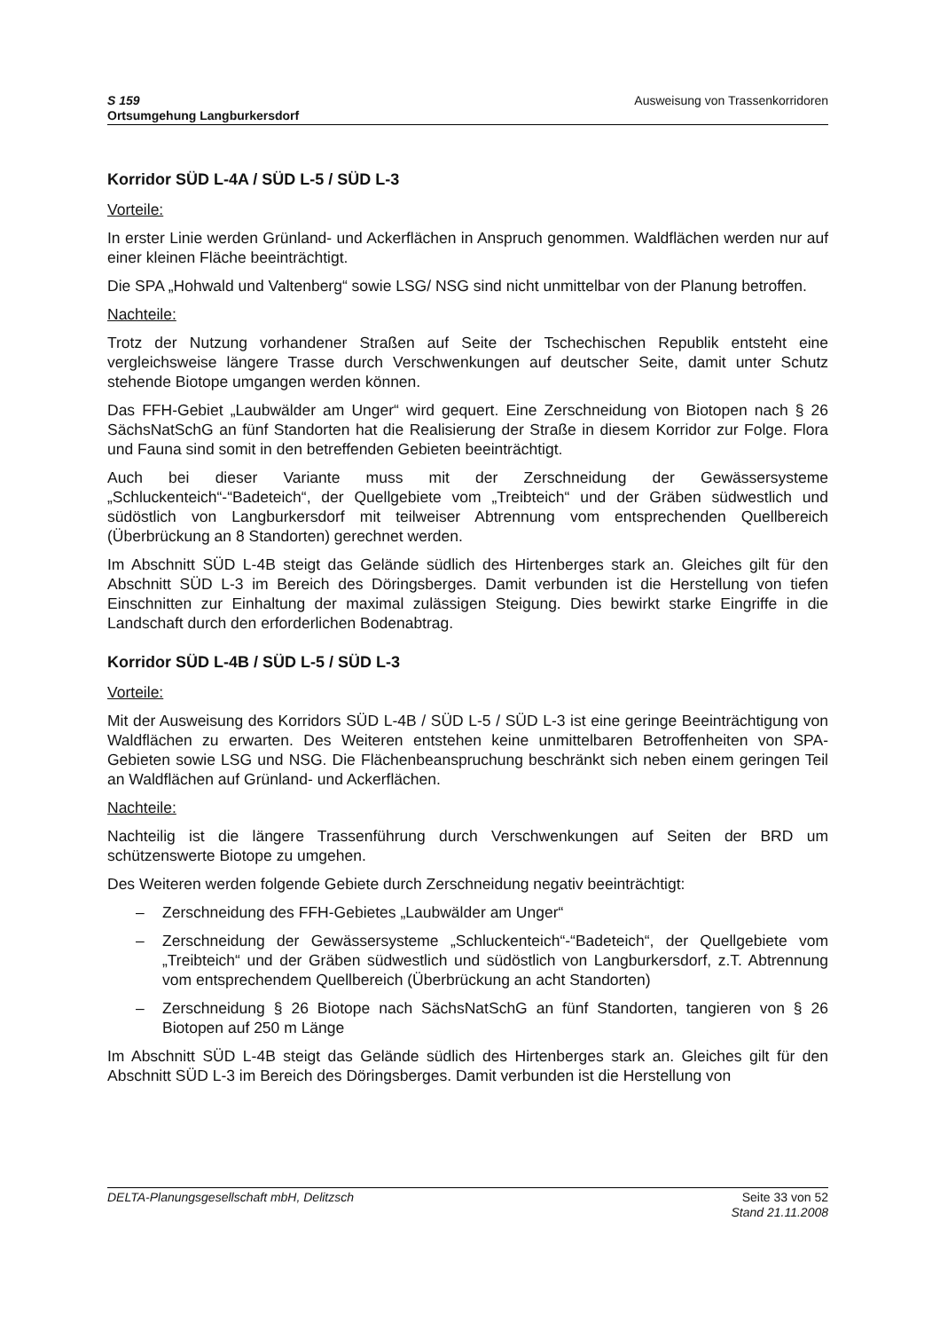S 159
Ortsumgehung Langburkersdorf
Ausweisung von Trassenkorridoren
Korridor SÜD L-4A / SÜD L-5 / SÜD L-3
Vorteile:
In erster Linie werden Grünland- und Ackerflächen in Anspruch genommen. Waldflächen werden nur auf einer kleinen Fläche beeinträchtigt.
Die SPA „Hohwald und Valtenberg“ sowie LSG/ NSG sind nicht unmittelbar von der Planung betroffen.
Nachteile:
Trotz der Nutzung vorhandener Straßen auf Seite der Tschechischen Republik entsteht eine vergleichsweise längere Trasse durch Verschwenkungen auf deutscher Seite, damit unter Schutz stehende Biotope umgangen werden können.
Das FFH-Gebiet „Laubwälder am Unger“ wird gequert. Eine Zerschneidung von Biotopen nach § 26 SächsNatSchG an fünf Standorten hat die Realisierung der Straße in diesem Korridor zur Folge. Flora und Fauna sind somit in den betreffenden Gebieten beeinträchtigt.
Auch bei dieser Variante muss mit der Zerschneidung der Gewässersysteme „Schluckenteich“-“Badeteich“, der Quellgebiete vom „Treibteich“ und der Gräben südwestlich und südöstlich von Langburkersdorf mit teilweiser Abtrennung vom entsprechenden Quellbereich (Überbrückung an 8 Standorten) gerechnet werden.
Im Abschnitt SÜD L-4B steigt das Gelände südlich des Hirtenberges stark an. Gleiches gilt für den Abschnitt SÜD L-3 im Bereich des Döringsberges. Damit verbunden ist die Herstellung von tiefen Einschnitten zur Einhaltung der maximal zulässigen Steigung. Dies bewirkt starke Eingriffe in die Landschaft durch den erforderlichen Bodenabtrag.
Korridor SÜD L-4B / SÜD L-5 / SÜD L-3
Vorteile:
Mit der Ausweisung des Korridors SÜD L-4B / SÜD L-5 / SÜD L-3 ist eine geringe Beeinträchtigung von Waldflächen zu erwarten. Des Weiteren entstehen keine unmittelbaren Betroffenheiten von SPA-Gebieten sowie LSG und NSG. Die Flächenbeanspruchung beschränkt sich neben einem geringen Teil an Waldflächen auf Grünland- und Ackerflächen.
Nachteile:
Nachteilig ist die längere Trassenführung durch Verschwenkungen auf Seiten der BRD um schützenswerte Biotope zu umgehen.
Des Weiteren werden folgende Gebiete durch Zerschneidung negativ beeinträchtigt:
– Zerschneidung des FFH-Gebietes „Laubwälder am Unger“
– Zerschneidung der Gewässersysteme „Schluckenteich“-“Badeteich“, der Quellgebiete vom „Treibteich“ und der Gräben südwestlich und südöstlich von Langburkersdorf, z.T. Abtrennung vom entsprechendem Quellbereich (Überbrückung an acht Standorten)
– Zerschneidung § 26 Biotope nach SächsNatSchG an fünf Standorten, tangieren von § 26 Biotopen auf 250 m Länge
Im Abschnitt SÜD L-4B steigt das Gelände südlich des Hirtenberges stark an. Gleiches gilt für den Abschnitt SÜD L-3 im Bereich des Döringsberges. Damit verbunden ist die Herstellung von
DELTA-Planungsgesellschaft mbH, Delitzsch
Seite 33 von 52
Stand 21.11.2008